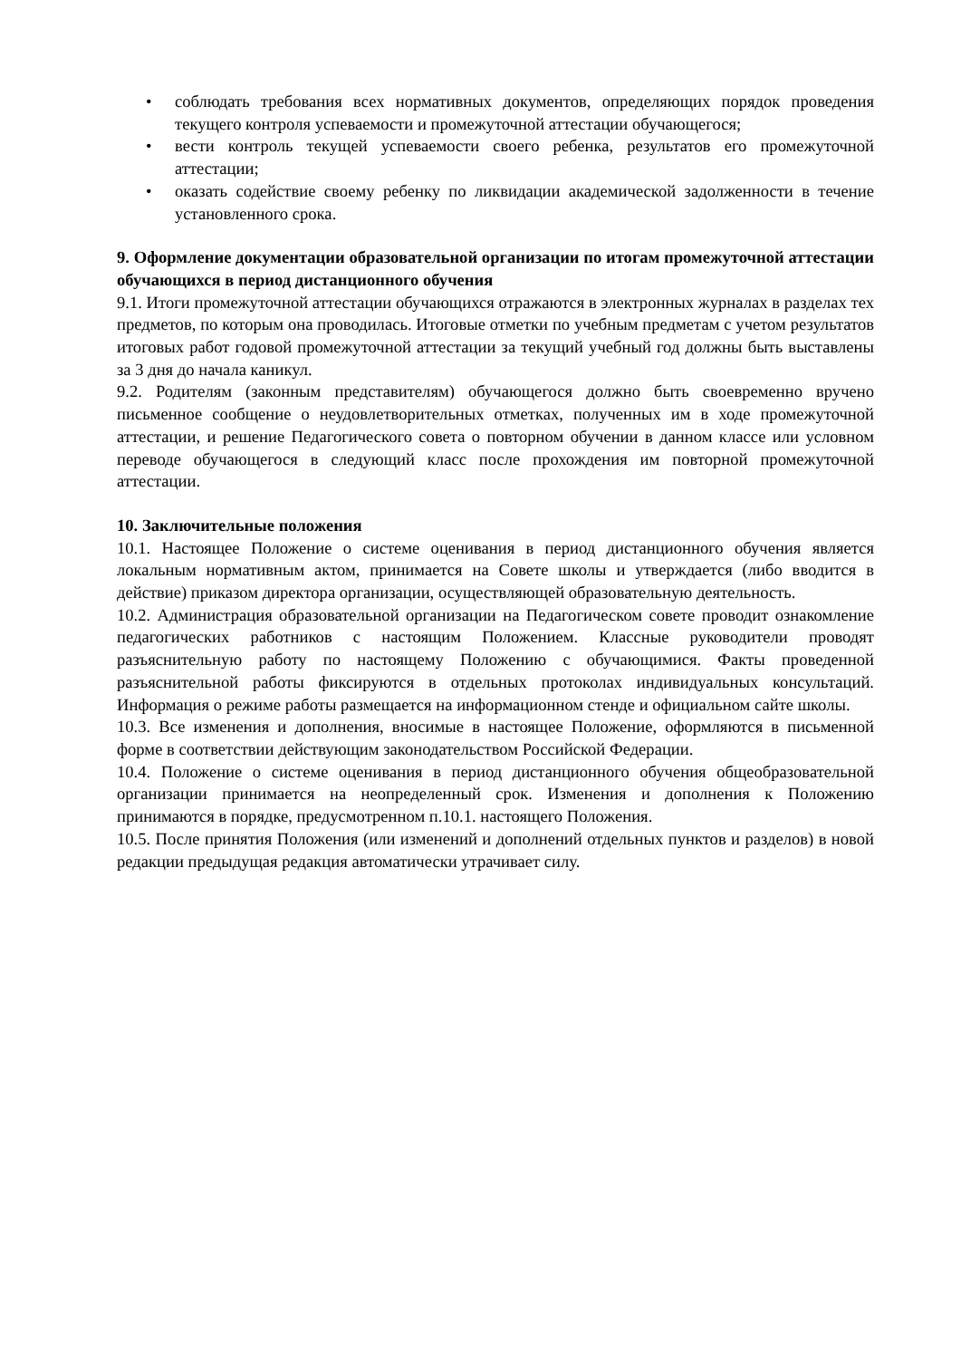• соблюдать требования всех нормативных документов, определяющих порядок проведения текущего контроля успеваемости и промежуточной аттестации обучающегося;
• вести контроль текущей успеваемости своего ребенка, результатов его промежуточной аттестации;
• оказать содействие своему ребенку по ликвидации академической задолженности в течение установленного срока.
9. Оформление документации образовательной организации по итогам промежуточной аттестации обучающихся в период дистанционного обучения
9.1. Итоги промежуточной аттестации обучающихся отражаются в электронных журналах в разделах тех предметов, по которым она проводилась. Итоговые отметки по учебным предметам с учетом результатов итоговых работ годовой промежуточной аттестации за текущий учебный год должны быть выставлены за 3 дня до начала каникул.
9.2. Родителям (законным представителям) обучающегося должно быть своевременно вручено письменное сообщение о неудовлетворительных отметках, полученных им в ходе промежуточной аттестации, и решение Педагогического совета о повторном обучении в данном классе или условном переводе обучающегося в следующий класс после прохождения им повторной промежуточной аттестации.
10. Заключительные положения
10.1. Настоящее Положение о системе оценивания в период дистанционного обучения является локальным нормативным актом, принимается на Совете школы и утверждается (либо вводится в действие) приказом директора организации, осуществляющей образовательную деятельность.
10.2. Администрация образовательной организации на Педагогическом совете проводит ознакомление педагогических работников с настоящим Положением. Классные руководители проводят разъяснительную работу по настоящему Положению с обучающимися. Факты проведенной разъяснительной работы фиксируются в отдельных протоколах индивидуальных консультаций. Информация о режиме работы размещается на информационном стенде и официальном сайте школы.
10.3. Все изменения и дополнения, вносимые в настоящее Положение, оформляются в письменной форме в соответствии действующим законодательством Российской Федерации.
10.4. Положение о системе оценивания в период дистанционного обучения общеобразовательной организации принимается на неопределенный срок. Изменения и дополнения к Положению принимаются в порядке, предусмотренном п.10.1. настоящего Положения.
10.5. После принятия Положения (или изменений и дополнений отдельных пунктов и разделов) в новой редакции предыдущая редакция автоматически утрачивает силу.